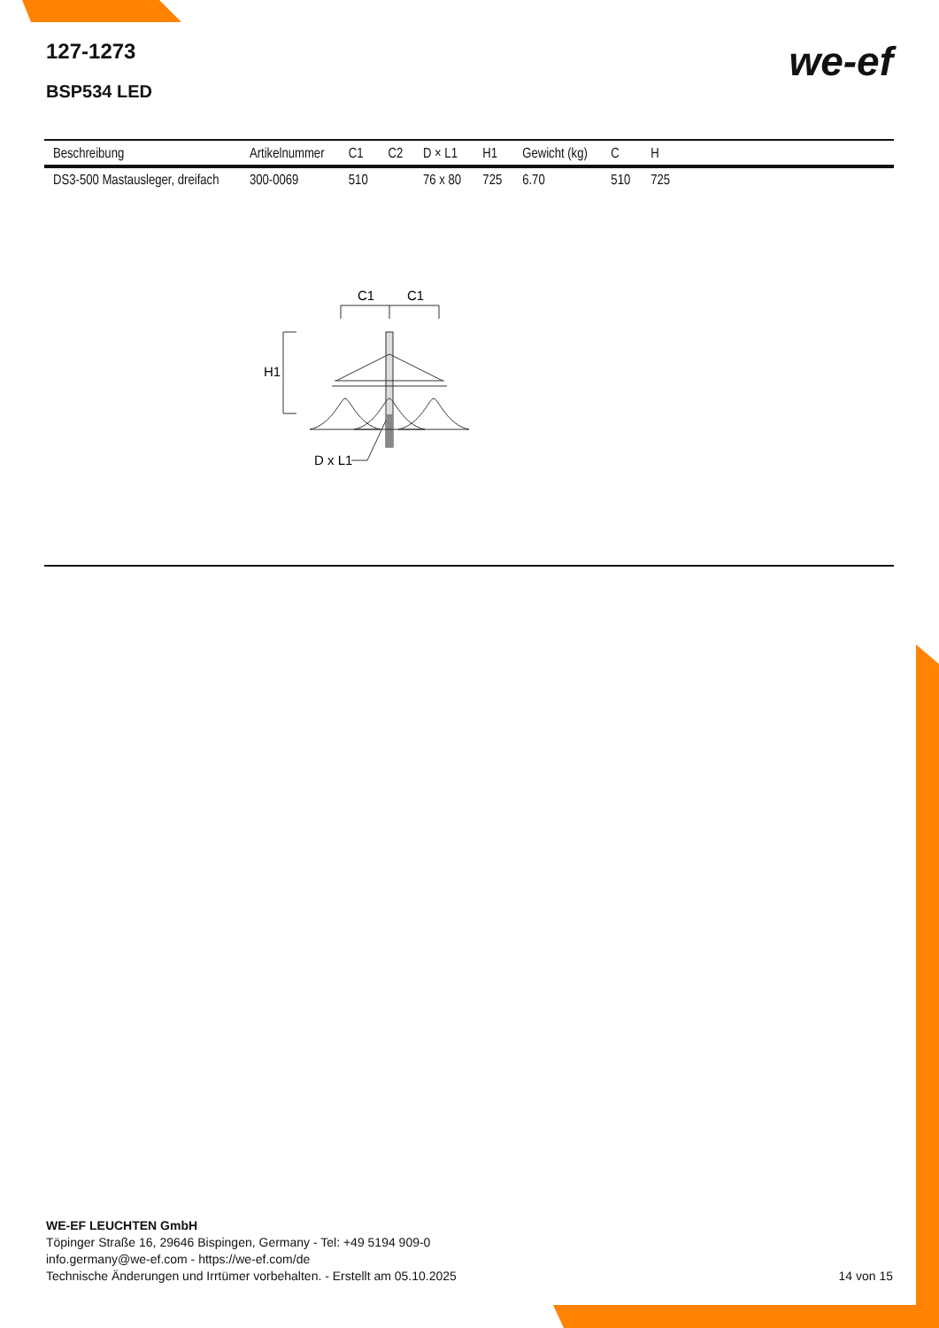127-1273
BSP534 LED
we-ef
| Beschreibung | Artikelnummer | C1 | C2 | D × L1 | H1 | Gewicht (kg) | C | H | |
| --- | --- | --- | --- | --- | --- | --- | --- | --- | --- |
| DS3-500 Mastausleger, dreifach | 300-0069 | 510 | | 76 x 80 | 725 | 6.70 | 510 | 725 | |
C1
C1
H1
D x L1
WE-EF LEUCHTEN GmbH
Töpinger Straße 16, 29646 Bispingen, Germany - Tel: +49 5194 909-0
info.germany@we-ef.com - https://we-ef.com/de
Technische Änderungen und Irrtümer vorbehalten. - Erstellt am 05.10.2025 14 von 15